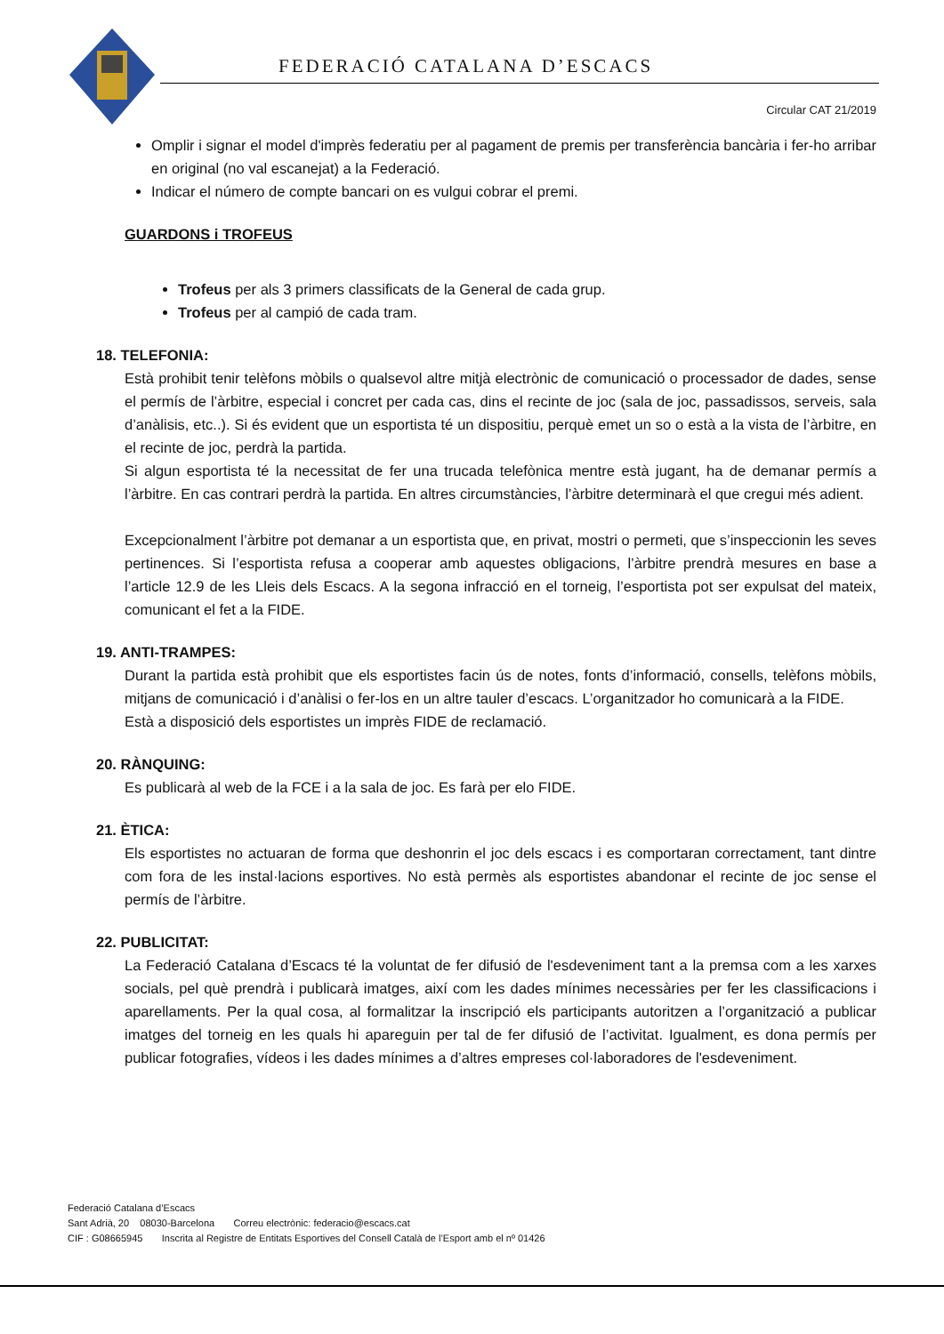FEDERACIÓ CATALANA D’ESCACS
Circular CAT 21/2019
Omplir i signar el model d'imprès federatiu per al pagament de premis per transferència bancària i fer-ho arribar en original (no val escanejat) a la Federació.
Indicar el número de compte bancari on es vulgui cobrar el premi.
GUARDONS i TROFEUS
Trofeus per als 3 primers classificats de la General de cada grup.
Trofeus per al campió de cada tram.
18. TELEFONIA:
Està prohibit tenir telèfons mòbils o qualsevol altre mitjà electrònic de comunicació o processador de dades, sense el permís de l’àrbitre, especial i concret per cada cas, dins el recinte de joc (sala de joc, passadissos, serveis, sala d’anàlisis, etc..). Si és evident que un esportista té un dispositiu, perquè emet un so o està a la vista de l’àrbitre, en el recinte de joc, perdrà la partida.
Si algun esportista té la necessitat de fer una trucada telefònica mentre està jugant, ha de demanar permís a l’àrbitre. En cas contrari perdrà la partida. En altres circumstàncies, l’àrbitre determinarà el que cregui més adient.
Excepcionalment l’àrbitre pot demanar a un esportista que, en privat, mostri o permeti, que s’inspeccionin les seves pertinences. Si l’esportista refusa a cooperar amb aquestes obligacions, l’àrbitre prendrà mesures en base a l’article 12.9 de les Lleis dels Escacs. A la segona infracció en el torneig, l’esportista pot ser expulsat del mateix, comunicant el fet a la FIDE.
19. ANTI-TRAMPES:
Durant la partida està prohibit que els esportistes facin ús de notes, fonts d’informació, consells, telèfons mòbils, mitjans de comunicació i d’anàlisi o fer-los en un altre tauler d’escacs. L’organitzador ho comunicarà a la FIDE.
Està a disposició dels esportistes un imprès FIDE de reclamació.
20. RÀNQUING:
Es publicarà al web de la FCE i a la sala de joc. Es farà per elo FIDE.
21. ÈTICA:
Els esportistes no actuaran de forma que deshonrin el joc dels escacs i es comportaran correctament, tant dintre com fora de les instal·lacions esportives. No està permès als esportistes abandonar el recinte de joc sense el permís de l’àrbitre.
22. PUBLICITAT:
La Federació Catalana d’Escacs té la voluntat de fer difusió de l'esdeveniment tant a la premsa com a les xarxes socials, pel què prendrà i publicarà imatges, així com les dades mínimes necessàries per fer les classificacions i aparellaments. Per la qual cosa, al formalitzar la inscripció els participants autoritzen a l’organització a publicar imatges del torneig en les quals hi apareguin per tal de fer difusió de l’activitat. Igualment, es dona permís per publicar fotografies, vídeos i les dades mínimes a d’altres empreses col·laboradores de l'esdeveniment.
Federació Catalana d’Escacs
Sant Adrià, 20 08030-Barcelona Correu electrònic: federacio@escacs.cat
CIF : G08665945 Inscrita al Registre de Entitats Esportives del Consell Català de l’Esport amb el nº 01426